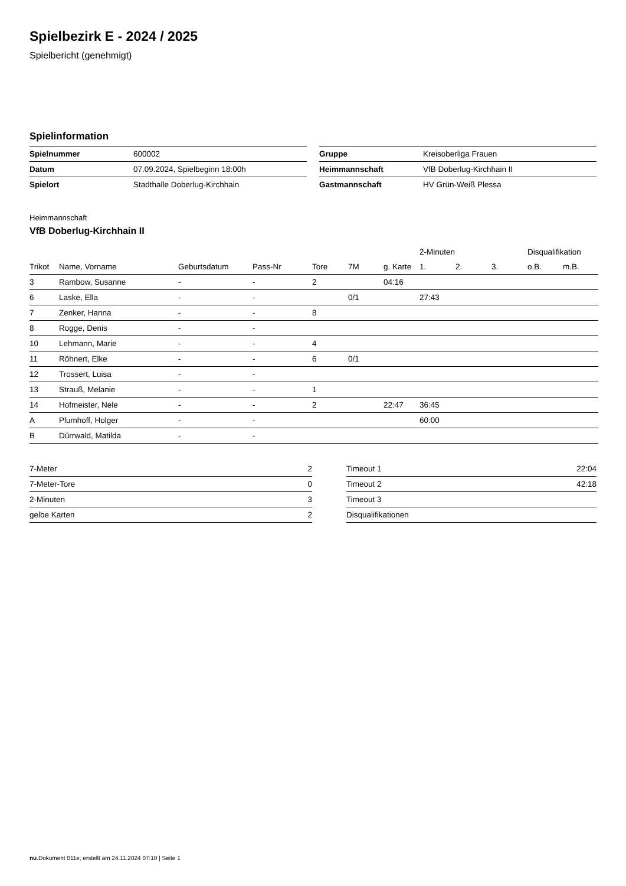Spielbezirk E - 2024 / 2025
Spielbericht (genehmigt)
Spielinformation
| Spielnummer | 600002 |
| Datum | 07.09.2024, Spielbeginn 18:00h |
| Spielort | Stadthalle Doberlug-Kirchhain |
| Gruppe | Kreisoberliga Frauen |
| Heimmannschaft | VfB Doberlug-Kirchhain II |
| Gastmannschaft | HV Grün-Weiß Plessa |
Heimmannschaft
VfB Doberlug-Kirchhain II
| | | | | | | | 2-Minuten | | | Disqualifikation | |
| --- | --- | --- | --- | --- | --- | --- | --- | --- | --- | --- | --- |
| Trikot | Name, Vorname | Geburtsdatum | Pass-Nr | Tore | 7M | g. Karte | 1. | 2. | 3. | o.B. | m.B. |
| 3 | Rambow, Susanne | - | - | 2 | | 04:16 | | | | | |
| 6 | Laske, Ella | - | - | | 0/1 | | 27:43 | | | | |
| 7 | Zenker, Hanna | - | - | 8 | | | | | | | |
| 8 | Rogge, Denis | - | - | | | | | | | | |
| 10 | Lehmann, Marie | - | - | 4 | | | | | | | |
| 11 | Röhnert, Elke | - | - | 6 | 0/1 | | | | | | |
| 12 | Trossert, Luisa | - | - | | | | | | | | |
| 13 | Strauß, Melanie | - | - | 1 | | | | | | | |
| 14 | Hofmeister, Nele | - | - | 2 | | 22:47 | 36:45 | | | | |
| A | Plumhoff, Holger | - | - | | | | 60:00 | | | | |
| B | Dürrwald, Matilda | - | - | | | | | | | | |
| 7-Meter | 2 |
| 7-Meter-Tore | 0 |
| 2-Minuten | 3 |
| gelbe Karten | 2 |
| Timeout 1 | 22:04 |
| Timeout 2 | 42:18 |
| Timeout 3 | |
| Disqualifikationen | |
nu.Dokument 011e, erstellt am 24.11.2024 07:10 | Seite 1